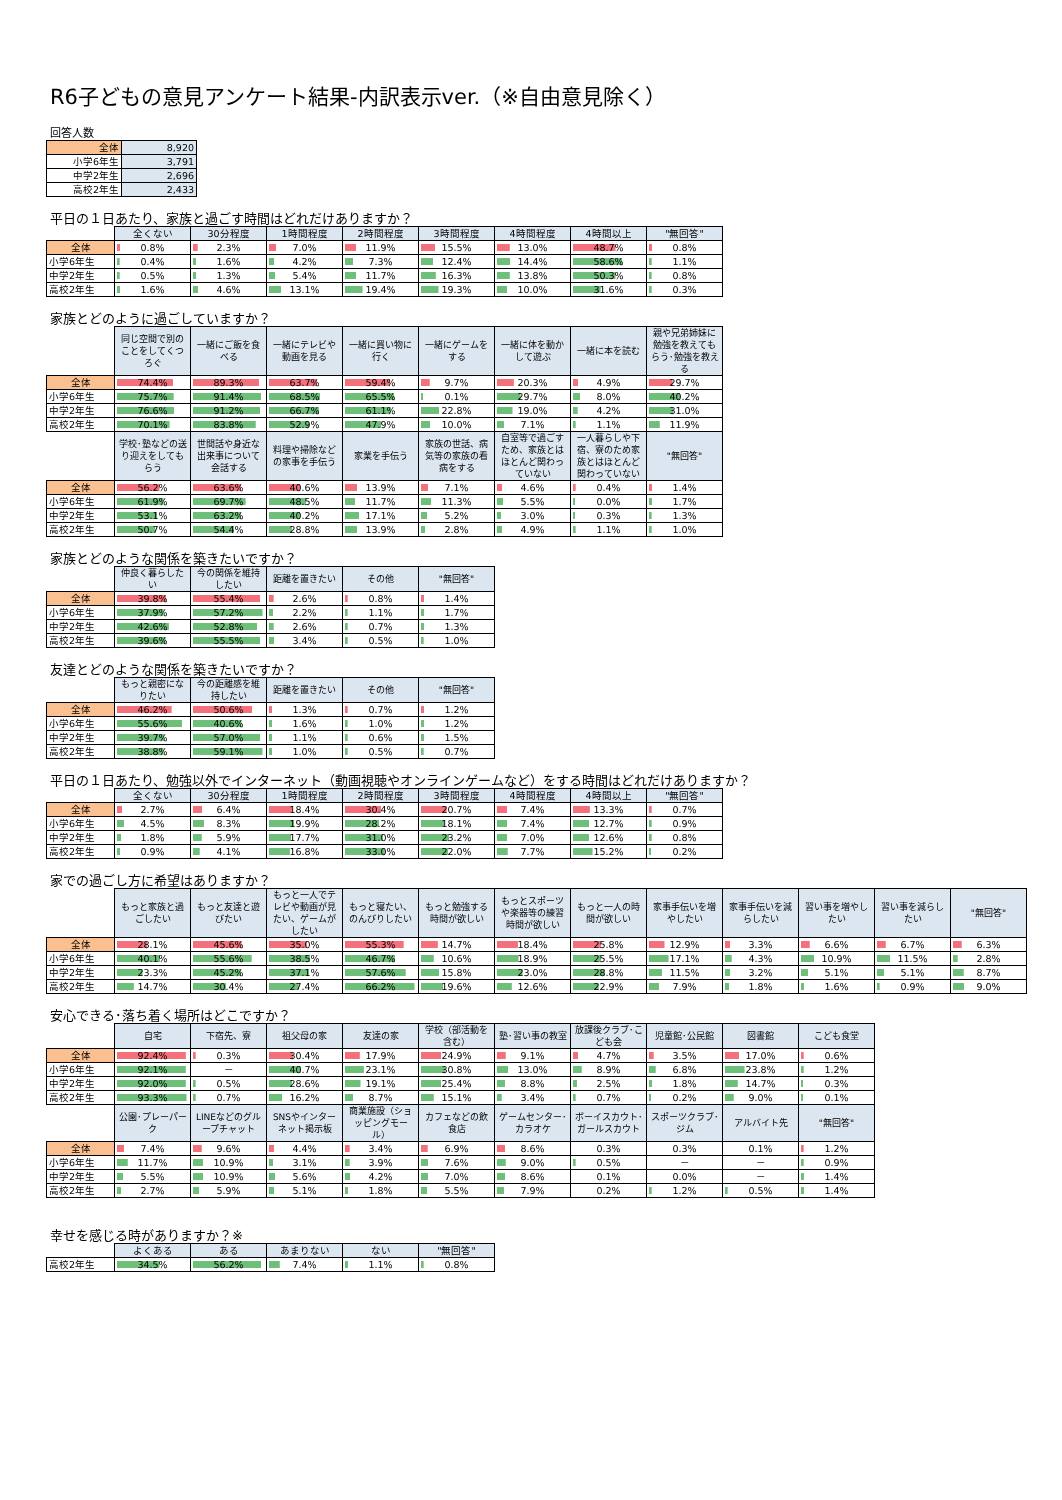R6子どもの意見アンケート結果-内訳表示ver.（※自由意見除く）
回答人数
| 全体 | 8,920 |
| 小学6年生 | 3,791 |
| 中学2年生 | 2,696 |
| 高校2年生 | 2,433 |
平日の１日あたり、家族と過ごす時間はどれだけありますか？
| | 全くない | 30分程度 | 1時間程度 | 2時間程度 | 3時間程度 | 4時間程度 | 4時間以上 | "無回答" |
| --- | --- | --- | --- | --- | --- | --- | --- | --- |
| 全体 | 0.8% | 2.3% | 7.0% | 11.9% | 15.5% | 13.0% | 48.7% | 0.8% |
| 小学6年生 | 0.4% | 1.6% | 4.2% | 7.3% | 12.4% | 14.4% | 58.6% | 1.1% |
| 中学2年生 | 0.5% | 1.3% | 5.4% | 11.7% | 16.3% | 13.8% | 50.3% | 0.8% |
| 高校2年生 | 1.6% | 4.6% | 13.1% | 19.4% | 19.3% | 10.0% | 31.6% | 0.3% |
家族とどのように過ごしていますか？
| | 同じ空間で別のことをしてくつろぐ | 一緒にご飯を食べる | 一緒にテレビや動画を見る | 一緒に買い物に行く | 一緒にゲームをする | 一緒に体を動かして遊ぶ | 一緒に本を読む | 親や兄弟姉妹に勉強を教えてもらう･勉強を教える |
| --- | --- | --- | --- | --- | --- | --- | --- | --- |
| 全体 | 74.4% | 89.3% | 63.7% | 59.4% | 9.7% | 20.3% | 4.9% | 29.7% |
| 小学6年生 | 75.7% | 91.4% | 68.5% | 65.5% | 0.1% | 29.7% | 8.0% | 40.2% |
| 中学2年生 | 76.6% | 91.2% | 66.7% | 61.1% | 22.8% | 19.0% | 4.2% | 31.0% |
| 高校2年生 | 70.1% | 83.8% | 52.9% | 47.9% | 10.0% | 7.1% | 1.1% | 11.9% |
| | 学校･塾などの送り迎えをしてもらう | 世間話や身近な出来事について会話する | 料理や掃除などの家事を手伝う | 家業を手伝う | 家族の世話、病気等の家族の看病をする | 自室等で過ごすため、家族とはほとんど関わっていない | 一人暮らしや下宿、寮のため家族とはほとんど関わっていない | "無回答" |
| 全体 | 56.2% | 63.6% | 40.6% | 13.9% | 7.1% | 4.6% | 0.4% | 1.4% |
| 小学6年生 | 61.9% | 69.7% | 48.5% | 11.7% | 11.3% | 5.5% | 0.0% | 1.7% |
| 中学2年生 | 53.1% | 63.2% | 40.2% | 17.1% | 5.2% | 3.0% | 0.3% | 1.3% |
| 高校2年生 | 50.7% | 54.4% | 28.8% | 13.9% | 2.8% | 4.9% | 1.1% | 1.0% |
家族とどのような関係を築きたいですか？
| | 仲良く暮らしたい | 今の関係を維持したい | 距離を置きたい | その他 | "無回答" |
| --- | --- | --- | --- | --- | --- |
| 全体 | 39.8% | 55.4% | 2.6% | 0.8% | 1.4% |
| 小学6年生 | 37.9% | 57.2% | 2.2% | 1.1% | 1.7% |
| 中学2年生 | 42.6% | 52.8% | 2.6% | 0.7% | 1.3% |
| 高校2年生 | 39.6% | 55.5% | 3.4% | 0.5% | 1.0% |
友達とどのような関係を築きたいですか？
| | もっと親密になりたい | 今の距離感を維持したい | 距離を置きたい | その他 | "無回答" |
| --- | --- | --- | --- | --- | --- |
| 全体 | 46.2% | 50.6% | 1.3% | 0.7% | 1.2% |
| 小学6年生 | 55.6% | 40.6% | 1.6% | 1.0% | 1.2% |
| 中学2年生 | 39.7% | 57.0% | 1.1% | 0.6% | 1.5% |
| 高校2年生 | 38.8% | 59.1% | 1.0% | 0.5% | 0.7% |
平日の１日あたり、勉強以外でインターネット（動画視聴やオンラインゲームなど）をする時間はどれだけありますか？
| | 全くない | 30分程度 | 1時間程度 | 2時間程度 | 3時間程度 | 4時間程度 | 4時間以上 | "無回答" |
| --- | --- | --- | --- | --- | --- | --- | --- | --- |
| 全体 | 2.7% | 6.4% | 18.4% | 30.4% | 20.7% | 7.4% | 13.3% | 0.7% |
| 小学6年生 | 4.5% | 8.3% | 19.9% | 28.2% | 18.1% | 7.4% | 12.7% | 0.9% |
| 中学2年生 | 1.8% | 5.9% | 17.7% | 31.0% | 23.2% | 7.0% | 12.6% | 0.8% |
| 高校2年生 | 0.9% | 4.1% | 16.8% | 33.0% | 22.0% | 7.7% | 15.2% | 0.2% |
家での過ごし方に希望はありますか？
| | もっと家族と過ごしたい | もっと友達と遊びたい | もっと一人でテレビや動画が見たい、ゲームがしたい | もっと寝たい、のんびりしたい | もっと勉強する時間が欲しい | もっとスポーツや楽器等の練習時間が欲しい | もっと一人の時間が欲しい | 家事手伝いを増やしたい | 家事手伝いを減らしたい | 習い事を増やしたい | 習い事を減らしたい | "無回答" |
| --- | --- | --- | --- | --- | --- | --- | --- | --- | --- | --- | --- | --- |
| 全体 | 28.1% | 45.6% | 35.0% | 55.3% | 14.7% | 18.4% | 25.8% | 12.9% | 3.3% | 6.6% | 6.7% | 6.3% |
| 小学6年生 | 40.1% | 55.6% | 38.5% | 46.7% | 10.6% | 18.9% | 25.5% | 17.1% | 4.3% | 10.9% | 11.5% | 2.8% |
| 中学2年生 | 23.3% | 45.2% | 37.1% | 57.6% | 15.8% | 23.0% | 28.8% | 11.5% | 3.2% | 5.1% | 5.1% | 8.7% |
| 高校2年生 | 14.7% | 30.4% | 27.4% | 66.2% | 19.6% | 12.6% | 22.9% | 7.9% | 1.8% | 1.6% | 0.9% | 9.0% |
安心できる･落ち着く場所はどこですか？
| | 自宅 | 下宿先、寮 | 祖父母の家 | 友達の家 | 学校（部活動を含む） | 塾･習い事の教室 | 放課後クラブ･こども会 | 児童館･公民館 | 図書館 | こども食堂 |
| --- | --- | --- | --- | --- | --- | --- | --- | --- | --- | --- |
| 全体 | 92.4% | 0.3% | 30.4% | 17.9% | 24.9% | 9.1% | 4.7% | 3.5% | 17.0% | 0.6% |
| 小学6年生 | 92.1% | － | 40.7% | 23.1% | 30.8% | 13.0% | 8.9% | 6.8% | 23.8% | 1.2% |
| 中学2年生 | 92.0% | 0.5% | 28.6% | 19.1% | 25.4% | 8.8% | 2.5% | 1.8% | 14.7% | 0.3% |
| 高校2年生 | 93.3% | 0.7% | 16.2% | 8.7% | 15.1% | 3.4% | 0.7% | 0.2% | 9.0% | 0.1% |
| | 公園･プレーパーク | LINEなどのグループチャット | SNSやインターネット掲示板 | 商業施設（ショッピングモール） | カフェなどの飲食店 | ゲームセンター･カラオケ | ボーイスカウト･ガールスカウト | スポーツクラブ･ジム | アルバイト先 | "無回答" |
| 全体 | 7.4% | 9.6% | 4.4% | 3.4% | 6.9% | 8.6% | 0.3% | 0.3% | 0.1% | 1.2% |
| 小学6年生 | 11.7% | 10.9% | 3.1% | 3.9% | 7.6% | 9.0% | 0.5% | － | － | 0.9% |
| 中学2年生 | 5.5% | 10.9% | 5.6% | 4.2% | 7.0% | 8.6% | 0.1% | 0.0% | － | 1.4% |
| 高校2年生 | 2.7% | 5.9% | 5.1% | 1.8% | 5.5% | 7.9% | 0.2% | 1.2% | 0.5% | 1.4% |
幸せを感じる時がありますか？※
| | よくある | ある | あまりない | ない | "無回答" |
| --- | --- | --- | --- | --- | --- |
| 高校2年生 | 34.5% | 56.2% | 7.4% | 1.1% | 0.8% |